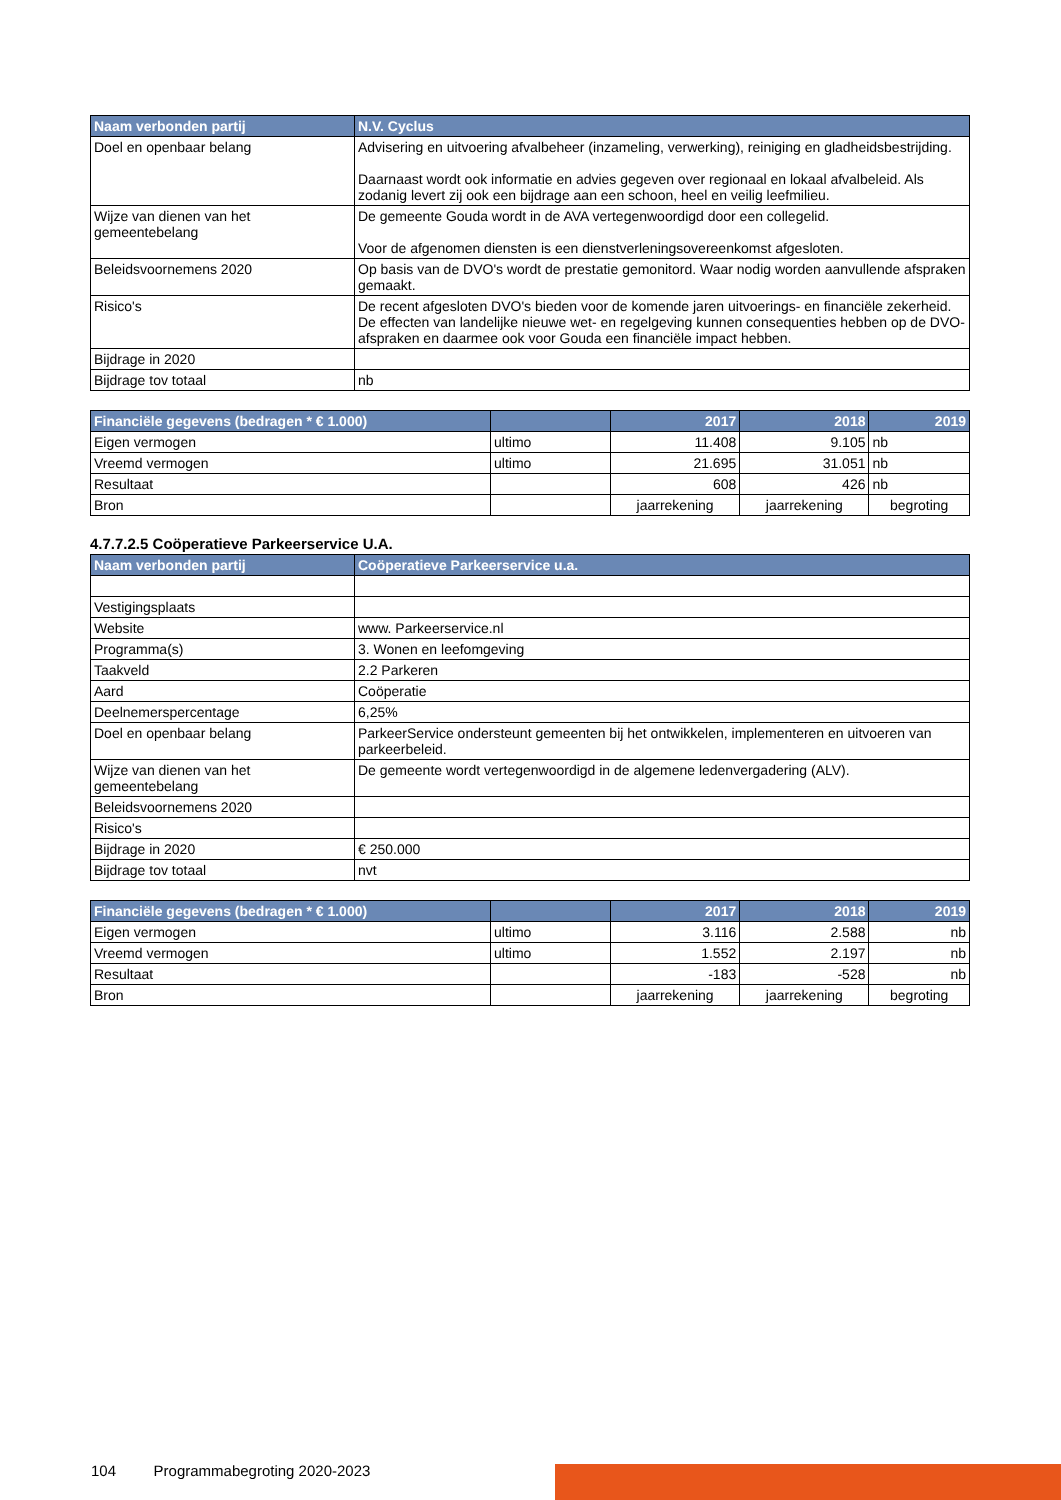| Naam verbonden partij | N.V. Cyclus |
| --- | --- |
| Doel en openbaar belang | Advisering en uitvoering afvalbeheer (inzameling, verwerking), reiniging en gladheidsbestrijding. Daarnaast wordt ook informatie en advies gegeven over regionaal en lokaal afvalbeleid. Als zodanig levert zij ook een bijdrage aan een schoon, heel en veilig leefmilieu. |
| Wijze van dienen van het gemeentebelang | De gemeente Gouda wordt in de AVA vertegenwoordigd door een collegelid. Voor de afgenomen diensten is een dienstverleningsovereenkomst afgesloten. |
| Beleidsvoornemens 2020 | Op basis van de DVO's wordt de prestatie gemonitord. Waar nodig worden aanvullende afspraken gemaakt. |
| Risico's | De recent afgesloten DVO's bieden voor de komende jaren uitvoerings- en financiële zekerheid. De effecten van landelijke nieuwe wet- en regelgeving kunnen consequenties hebben op de DVO-afspraken en daarmee ook voor Gouda een financiële impact hebben. |
| Bijdrage in 2020 | |
| Bijdrage tov totaal | nb |
| Financiële gegevens (bedragen * € 1.000) | | 2017 | 2018 | 2019 |
| --- | --- | --- | --- | --- |
| Eigen vermogen | ultimo | 11.408 | 9.105 | nb |
| Vreemd vermogen | ultimo | 21.695 | 31.051 | nb |
| Resultaat | | 608 | 426 | nb |
| Bron | | jaarrekening | jaarrekening | begroting |
4.7.7.2.5 Coöperatieve Parkeerservice U.A.
| Naam verbonden partij | Coöperatieve Parkeerservice u.a. |
| --- | --- |
| Vestigingsplaats | |
| Website | www. Parkeerservice.nl |
| Programma(s) | 3. Wonen en leefomgeving |
| Taakveld | 2.2 Parkeren |
| Aard | Coöperatie |
| Deelnemerspercentage | 6,25% |
| Doel en openbaar belang | ParkeerService ondersteunt gemeenten bij het ontwikkelen, implementeren en uitvoeren van parkeerbeleid. |
| Wijze van dienen van het gemeentebelang | De gemeente wordt vertegenwoordigd in de algemene ledenvergadering (ALV). |
| Beleidsvoornemens 2020 | |
| Risico's | |
| Bijdrage in 2020 | € 250.000 |
| Bijdrage tov totaal | nvt |
| Financiële gegevens (bedragen * € 1.000) | | 2017 | 2018 | 2019 |
| --- | --- | --- | --- | --- |
| Eigen vermogen | ultimo | 3.116 | 2.588 | nb |
| Vreemd vermogen | ultimo | 1.552 | 2.197 | nb |
| Resultaat | | -183 | -528 | nb |
| Bron | | jaarrekening | jaarrekening | begroting |
104 Programmabegroting 2020-2023